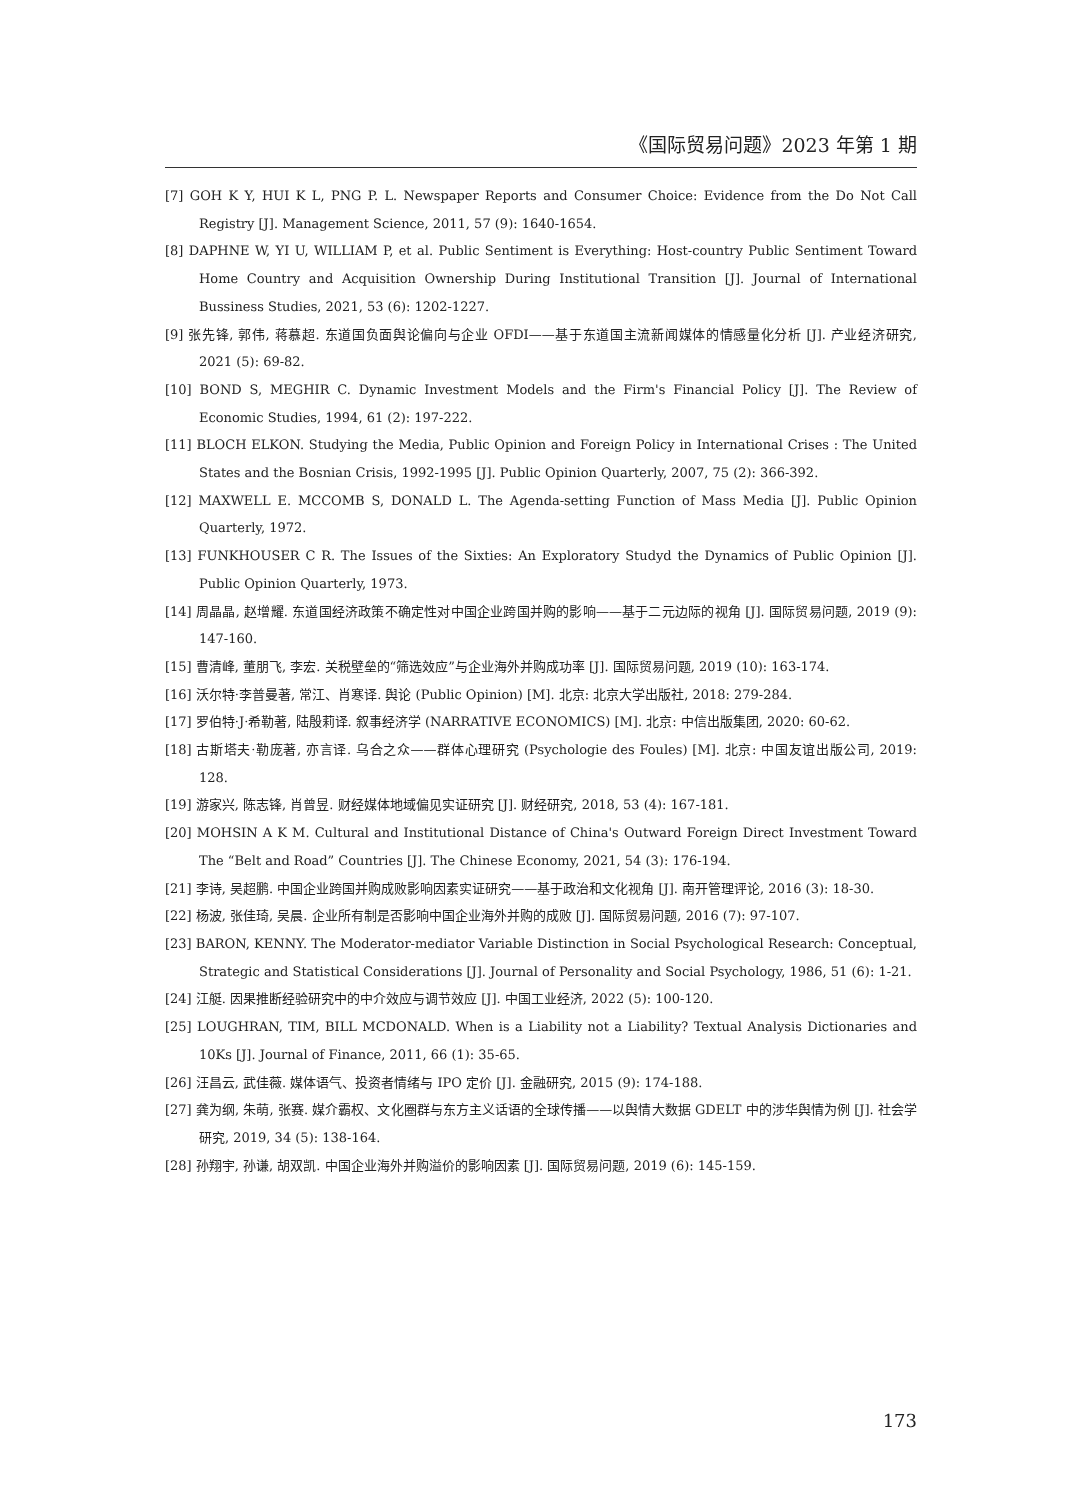《国际贸易问题》2023 年第 1 期
[7] GOH K Y, HUI K L, PNG P. L. Newspaper Reports and Consumer Choice: Evidence from the Do Not Call Registry [J]. Management Science, 2011, 57 (9): 1640-1654.
[8] DAPHNE W, YI U, WILLIAM P, et al. Public Sentiment is Everything: Host-country Public Sentiment Toward Home Country and Acquisition Ownership During Institutional Transition [J]. Journal of International Bussiness Studies, 2021, 53 (6): 1202-1227.
[9] 张先锋, 郭伟, 蒋慕超. 东道国负面舆论偏向与企业 OFDI——基于东道国主流新闻媒体的情感量化分析 [J]. 产业经济研究, 2021 (5): 69-82.
[10] BOND S, MEGHIR C. Dynamic Investment Models and the Firm's Financial Policy [J]. The Review of Economic Studies, 1994, 61 (2): 197-222.
[11] BLOCH ELKON. Studying the Media, Public Opinion and Foreign Policy in International Crises : The United States and the Bosnian Crisis, 1992-1995 [J]. Public Opinion Quarterly, 2007, 75 (2): 366-392.
[12] MAXWELL E. MCCOMB S, DONALD L. The Agenda-setting Function of Mass Media [J]. Public Opinion Quarterly, 1972.
[13] FUNKHOUSER C R. The Issues of the Sixties: An Exploratory Studyd the Dynamics of Public Opinion [J]. Public Opinion Quarterly, 1973.
[14] 周晶晶, 赵增耀. 东道国经济政策不确定性对中国企业跨国并购的影响——基于二元边际的视角 [J]. 国际贸易问题, 2019 (9): 147-160.
[15] 曹清峰, 董朋飞, 李宏. 关税壁垒的“筛选效应”与企业海外并购成功率 [J]. 国际贸易问题, 2019 (10): 163-174.
[16] 沃尔特·李普曼著, 常江、肖寒译. 舆论 (Public Opinion) [M]. 北京: 北京大学出版社, 2018: 279-284.
[17] 罗伯特·J·希勒著, 陆殷莉译. 叙事经济学 (NARRATIVE ECONOMICS) [M]. 北京: 中信出版集团, 2020: 60-62.
[18] 古斯塔夫·勒庞著, 亦言译. 乌合之众——群体心理研究 (Psychologie des Foules) [M]. 北京: 中国友谊出版公司, 2019: 128.
[19] 游家兴, 陈志锋, 肖曾昱. 财经媒体地域偏见实证研究 [J]. 财经研究, 2018, 53 (4): 167-181.
[20] MOHSIN A K M. Cultural and Institutional Distance of China's Outward Foreign Direct Investment Toward The “Belt and Road” Countries [J]. The Chinese Economy, 2021, 54 (3): 176-194.
[21] 李诗, 吴超鹏. 中国企业跨国并购成败影响因素实证研究——基于政治和文化视角 [J]. 南开管理评论, 2016 (3): 18-30.
[22] 杨波, 张佳琦, 吴晨. 企业所有制是否影响中国企业海外并购的成败 [J]. 国际贸易问题, 2016 (7): 97-107.
[23] BARON, KENNY. The Moderator-mediator Variable Distinction in Social Psychological Research: Conceptual, Strategic and Statistical Considerations [J]. Journal of Personality and Social Psychology, 1986, 51 (6): 1-21.
[24] 江艇. 因果推断经验研究中的中介效应与调节效应 [J]. 中国工业经济, 2022 (5): 100-120.
[25] LOUGHRAN, TIM, BILL MCDONALD. When is a Liability not a Liability? Textual Analysis Dictionaries and 10Ks [J]. Journal of Finance, 2011, 66 (1): 35-65.
[26] 汪昌云, 武佳薇. 媒体语气、投资者情绪与 IPO 定价 [J]. 金融研究, 2015 (9): 174-188.
[27] 龚为纲, 朱萌, 张赛. 媒介霸权、文化圈群与东方主义话语的全球传播——以舆情大数据 GDELT 中的涉华舆情为例 [J]. 社会学研究, 2019, 34 (5): 138-164.
[28] 孙翔宇, 孙谦, 胡双凯. 中国企业海外并购溢价的影响因素 [J]. 国际贸易问题, 2019 (6): 145-159.
173